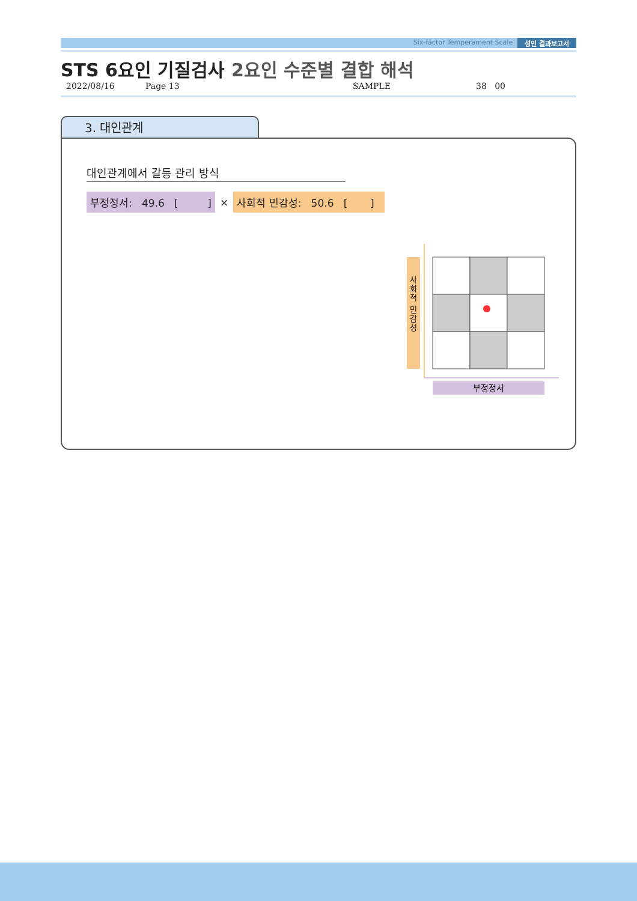Six-factor Temperament Scale 성인 결과보고서
STS 6요인 기질검사 2요인 수준별 결합 해석
2022/08/16 Page 13 SAMPLE 38 00
3. 대인관계
대인관계에서 갈등 관리 방식
부정정서: 49.6 [ ]
×
사회적 민감성: 50.6 [ ]
사 회 적 민 감 성
부정정서